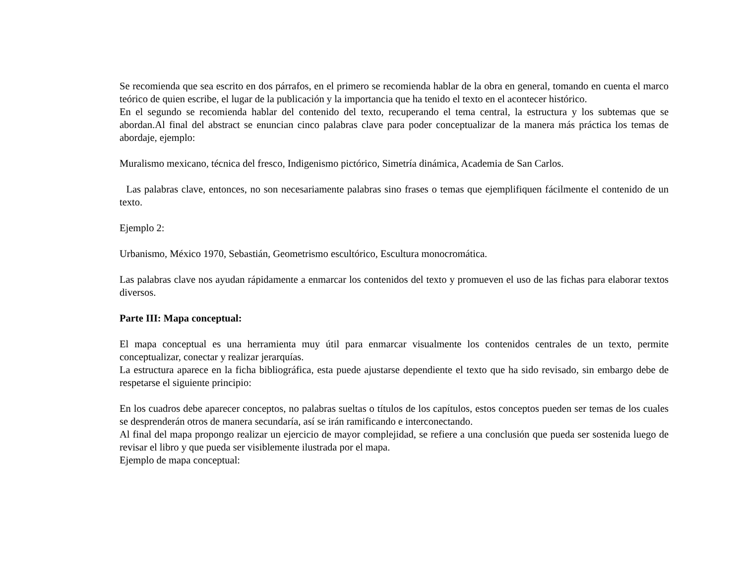Se recomienda que sea escrito en dos párrafos, en el primero se recomienda hablar de la obra en general, tomando en cuenta el marco teórico de quien escribe, el lugar de la publicación y la importancia que ha tenido el texto en el acontecer histórico.
En el segundo se recomienda hablar del contenido del texto, recuperando el tema central, la estructura y los subtemas que se abordan.Al final del abstract se enuncian cinco palabras clave para poder conceptualizar de la manera más práctica los temas de abordaje, ejemplo:
Muralismo mexicano, técnica del fresco, Indigenismo pictórico, Simetría dinámica, Academia de San Carlos.
Las palabras clave, entonces, no son necesariamente palabras sino frases o temas que ejemplifiquen fácilmente el contenido de un texto.
Ejemplo 2:
Urbanismo, México 1970, Sebastián, Geometrismo escultórico, Escultura monocromática.
Las palabras clave nos ayudan rápidamente a enmarcar los contenidos del texto y promueven el uso de las fichas para elaborar textos diversos.
Parte III: Mapa conceptual:
El mapa conceptual es una herramienta muy útil para enmarcar visualmente los contenidos centrales de un texto, permite conceptualizar, conectar y realizar jerarquías.
La estructura aparece en la ficha bibliográfica, esta puede ajustarse dependiente el texto que ha sido revisado, sin embargo debe de respetarse el siguiente principio:
En los cuadros debe aparecer conceptos, no palabras sueltas o títulos de los capítulos, estos conceptos pueden ser temas de los cuales se desprenderán otros de manera secundaría, así se irán ramificando e interconectando.
Al final del mapa propongo realizar un ejercicio de mayor complejidad, se refiere a una conclusión que pueda ser sostenida luego de revisar el libro y que pueda ser visiblemente ilustrada por el mapa.
Ejemplo de mapa conceptual: